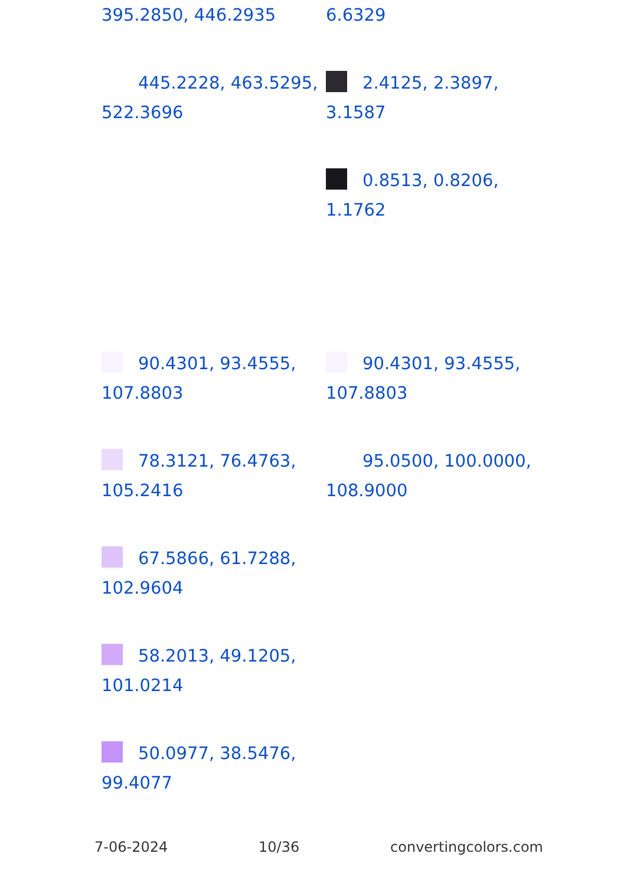395.2850, 446.2935 6.6329
445.2228, 463.5295, 522.3696
2.4125, 2.3897, 3.1587
0.8513, 0.8206, 1.1762
90.4301, 93.4555, 107.8803
90.4301, 93.4555, 107.8803
78.3121, 76.4763, 105.2416
95.0500, 100.0000, 108.9000
67.5866, 61.7288, 102.9604
58.2013, 49.1205, 101.0214
50.0977, 38.5476, 99.4077
7-06-2024 10/36 convertingcolors.com